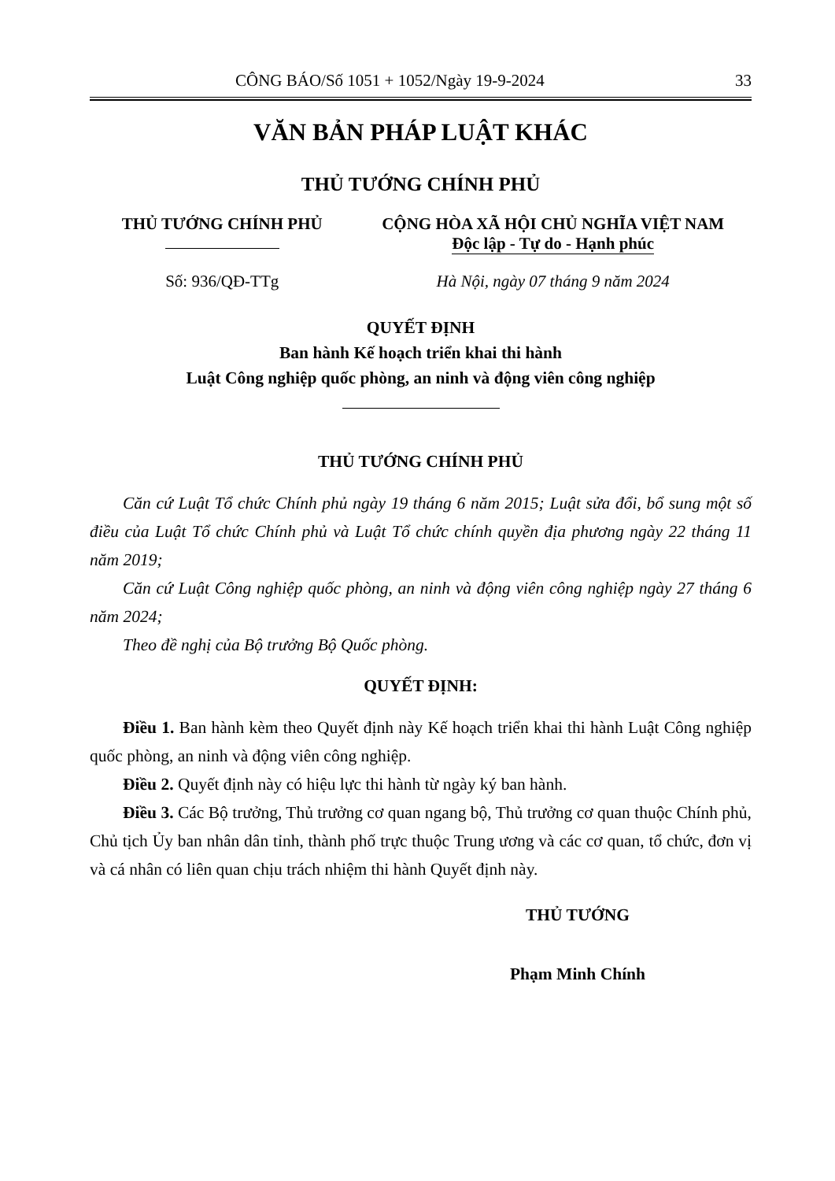CÔNG BÁO/Số 1051 + 1052/Ngày 19-9-2024 33
VĂN BẢN PHÁP LUẬT KHÁC
THỦ TƯỚNG CHÍNH PHỦ
| THỦ TƯỚNG CHÍNH PHỦ | CỘNG HÒA XÃ HỘI CHỦ NGHĨA VIỆT NAM Độc lập - Tự do - Hạnh phúc |
| Số: 936/QĐ-TTg | Hà Nội, ngày 07 tháng 9 năm 2024 |
QUYẾT ĐỊNH
Ban hành Kế hoạch triển khai thi hành
Luật Công nghiệp quốc phòng, an ninh và động viên công nghiệp
THỦ TƯỚNG CHÍNH PHỦ
Căn cứ Luật Tổ chức Chính phủ ngày 19 tháng 6 năm 2015; Luật sửa đổi, bổ sung một số điều của Luật Tổ chức Chính phủ và Luật Tổ chức chính quyền địa phương ngày 22 tháng 11 năm 2019;
Căn cứ Luật Công nghiệp quốc phòng, an ninh và động viên công nghiệp ngày 27 tháng 6 năm 2024;
Theo đề nghị của Bộ trưởng Bộ Quốc phòng.
QUYẾT ĐỊNH:
Điều 1. Ban hành kèm theo Quyết định này Kế hoạch triển khai thi hành Luật Công nghiệp quốc phòng, an ninh và động viên công nghiệp.
Điều 2. Quyết định này có hiệu lực thi hành từ ngày ký ban hành.
Điều 3. Các Bộ trưởng, Thủ trưởng cơ quan ngang bộ, Thủ trưởng cơ quan thuộc Chính phủ, Chủ tịch Ủy ban nhân dân tỉnh, thành phố trực thuộc Trung ương và các cơ quan, tổ chức, đơn vị và cá nhân có liên quan chịu trách nhiệm thi hành Quyết định này.
THỦ TƯỚNG
Phạm Minh Chính